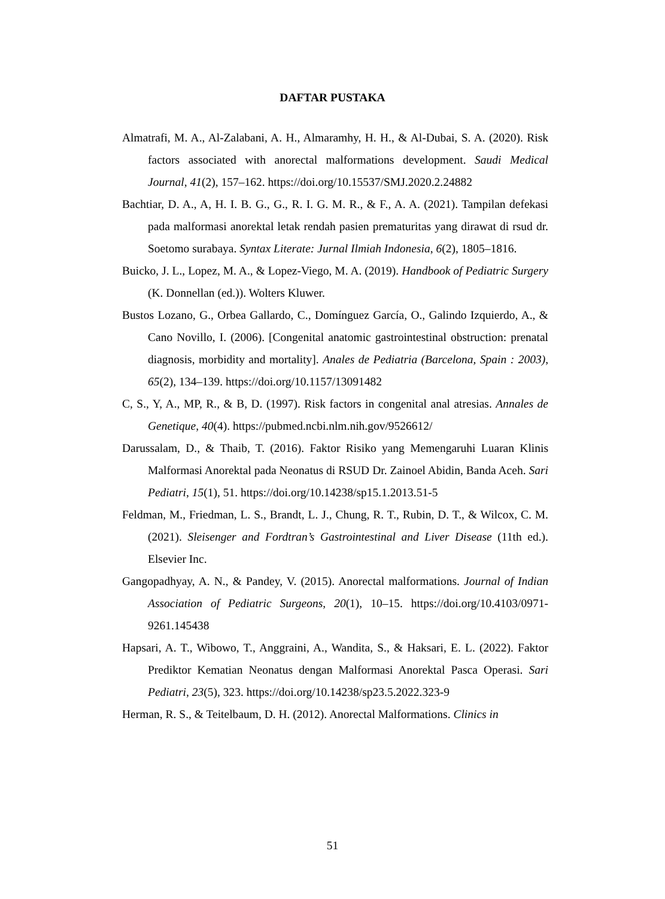DAFTAR PUSTAKA
Almatrafi, M. A., Al-Zalabani, A. H., Almaramhy, H. H., & Al-Dubai, S. A. (2020). Risk factors associated with anorectal malformations development. Saudi Medical Journal, 41(2), 157–162. https://doi.org/10.15537/SMJ.2020.2.24882
Bachtiar, D. A., A, H. I. B. G., G., R. I. G. M. R., & F., A. A. (2021). Tampilan defekasi pada malformasi anorektal letak rendah pasien prematuritas yang dirawat di rsud dr. Soetomo surabaya. Syntax Literate: Jurnal Ilmiah Indonesia, 6(2), 1805–1816.
Buicko, J. L., Lopez, M. A., & Lopez-Viego, M. A. (2019). Handbook of Pediatric Surgery (K. Donnellan (ed.)). Wolters Kluwer.
Bustos Lozano, G., Orbea Gallardo, C., Domínguez García, O., Galindo Izquierdo, A., & Cano Novillo, I. (2006). [Congenital anatomic gastrointestinal obstruction: prenatal diagnosis, morbidity and mortality]. Anales de Pediatria (Barcelona, Spain : 2003), 65(2), 134–139. https://doi.org/10.1157/13091482
C, S., Y, A., MP, R., & B, D. (1997). Risk factors in congenital anal atresias. Annales de Genetique, 40(4). https://pubmed.ncbi.nlm.nih.gov/9526612/
Darussalam, D., & Thaib, T. (2016). Faktor Risiko yang Memengaruhi Luaran Klinis Malformasi Anorektal pada Neonatus di RSUD Dr. Zainoel Abidin, Banda Aceh. Sari Pediatri, 15(1), 51. https://doi.org/10.14238/sp15.1.2013.51-5
Feldman, M., Friedman, L. S., Brandt, L. J., Chung, R. T., Rubin, D. T., & Wilcox, C. M. (2021). Sleisenger and Fordtran’s Gastrointestinal and Liver Disease (11th ed.). Elsevier Inc.
Gangopadhyay, A. N., & Pandey, V. (2015). Anorectal malformations. Journal of Indian Association of Pediatric Surgeons, 20(1), 10–15. https://doi.org/10.4103/0971-9261.145438
Hapsari, A. T., Wibowo, T., Anggraini, A., Wandita, S., & Haksari, E. L. (2022). Faktor Prediktor Kematian Neonatus dengan Malformasi Anorektal Pasca Operasi. Sari Pediatri, 23(5), 323. https://doi.org/10.14238/sp23.5.2022.323-9
Herman, R. S., & Teitelbaum, D. H. (2012). Anorectal Malformations. Clinics in
51